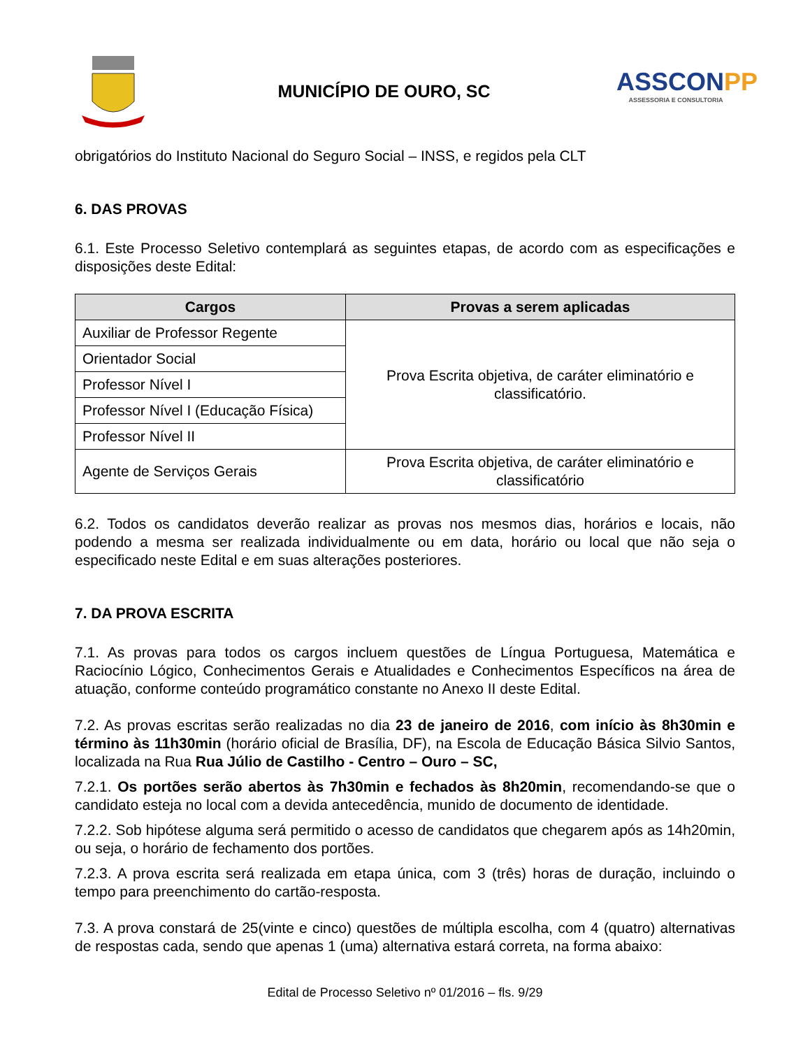MUNICÍPIO DE OURO, SC
ASSCONPP
ASSESSORIA E CONSULTORIA
obrigatórios do Instituto Nacional do Seguro Social – INSS, e regidos pela CLT
6. DAS PROVAS
6.1. Este Processo Seletivo contemplará as seguintes etapas, de acordo com as especificações e disposições deste Edital:
| Cargos | Provas a serem aplicadas |
| --- | --- |
| Auxiliar de Professor Regente | Prova Escrita objetiva, de caráter eliminatório e classificatório. |
| Orientador Social | |
| Professor Nível I | |
| Professor Nível I (Educação Física) | |
| Professor Nível II | |
| Agente de Serviços Gerais | Prova Escrita objetiva, de caráter eliminatório e classificatório |
6.2. Todos os candidatos deverão realizar as provas nos mesmos dias, horários e locais, não podendo a mesma ser realizada individualmente ou em data, horário ou local que não seja o especificado neste Edital e em suas alterações posteriores.
7. DA PROVA ESCRITA
7.1. As provas para todos os cargos incluem questões de Língua Portuguesa, Matemática e Raciocínio Lógico, Conhecimentos Gerais e Atualidades e Conhecimentos Específicos na área de atuação, conforme conteúdo programático constante no Anexo II deste Edital.
7.2. As provas escritas serão realizadas no dia 23 de janeiro de 2016, com início às 8h30min e término às 11h30min (horário oficial de Brasília, DF), na Escola de Educação Básica Silvio Santos, localizada na Rua Rua Júlio de Castilho - Centro – Ouro – SC,
7.2.1. Os portões serão abertos às 7h30min e fechados às 8h20min, recomendando-se que o candidato esteja no local com a devida antecedência, munido de documento de identidade.
7.2.2. Sob hipótese alguma será permitido o acesso de candidatos que chegarem após as 14h20min, ou seja, o horário de fechamento dos portões.
7.2.3. A prova escrita será realizada em etapa única, com 3 (três) horas de duração, incluindo o tempo para preenchimento do cartão-resposta.
7.3. A prova constará de 25(vinte e cinco) questões de múltipla escolha, com 4 (quatro) alternativas de respostas cada, sendo que apenas 1 (uma) alternativa estará correta, na forma abaixo:
Edital de Processo Seletivo nº 01/2016 – fls. 9/29